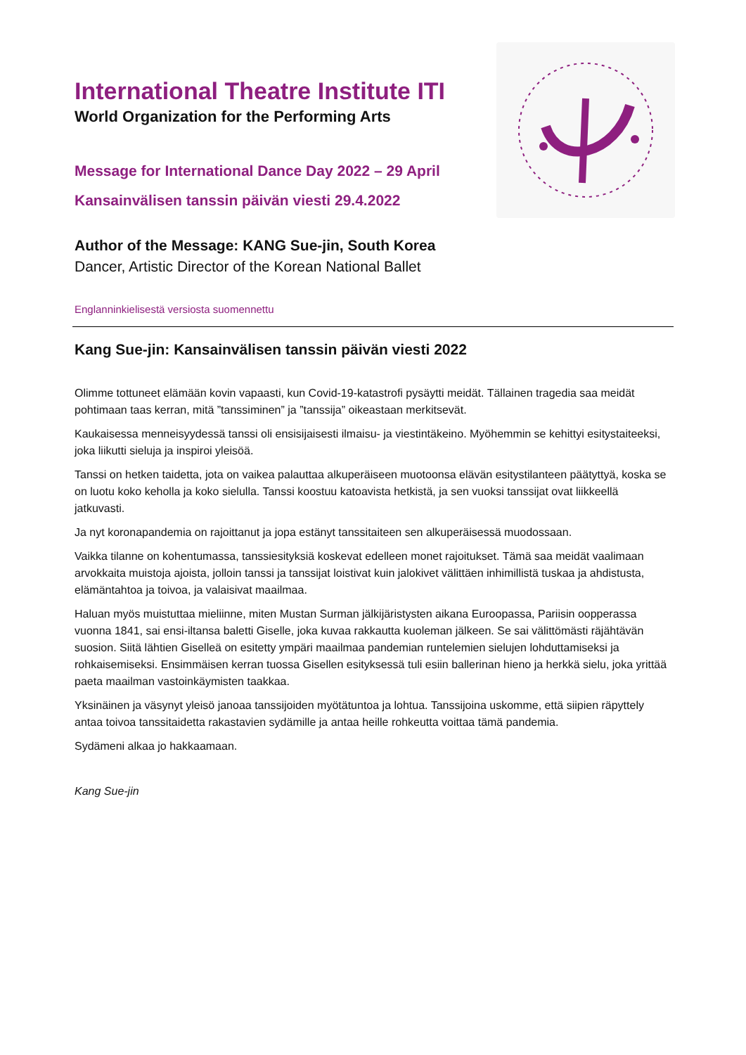International Theatre Institute ITI
World Organization for the Performing Arts
Message for International Dance Day 2022 – 29 April
Kansainvälisen tanssin päivän viesti 29.4.2022
Author of the Message: KANG Sue-jin, South Korea
Dancer, Artistic Director of the Korean National Ballet
Englanninkielisestä versiosta suomennettu
Kang Sue-jin: Kansainvälisen tanssin päivän viesti 2022
Olimme tottuneet elämään kovin vapaasti, kun Covid-19-katastrofi pysäytti meidät. Tällainen tragedia saa meidät pohtimaan taas kerran, mitä ”tanssiminen” ja ”tanssija” oikeastaan merkitsevät.
Kaukaisessa menneisyydessä tanssi oli ensisijaisesti ilmaisu- ja viestintäkeino. Myöhemmin se kehittyi esitystaiteeksi, joka liikutti sieluja ja inspiroi yleisöä.
Tanssi on hetken taidetta, jota on vaikea palauttaa alkuperäiseen muotoonsa elävän esitystilanteen päätyttyä, koska se on luotu koko keholla ja koko sielulla. Tanssi koostuu katoavista hetkistä, ja sen vuoksi tanssijat ovat liikkeellä jatkuvasti.
Ja nyt koronapandemia on rajoittanut ja jopa estänyt tanssitaiteen sen alkuperäisessä muodossaan.
Vaikka tilanne on kohentumassa, tanssiesityksiä koskevat edelleen monet rajoitukset. Tämä saa meidät vaalimaan arvokkaita muistoja ajoista, jolloin tanssi ja tanssijat loistivat kuin jalokivet välittäen inhimillistä tuskaa ja ahdistusta, elämäntahtoa ja toivoa, ja valaisivat maailmaa.
Haluan myös muistuttaa mieliinne, miten Mustan Surman jälkijäristysten aikana Euroopassa, Pariisin oopperassa vuonna 1841, sai ensi-iltansa baletti Giselle, joka kuvaa rakkautta kuoleman jälkeen. Se sai välittömästi räjähtävän suosion. Siitä lähtien Giselleä on esitetty ympäri maailmaa pandemian runtelemien sielujen lohduttamiseksi ja rohkaisemiseksi. Ensimmäisen kerran tuossa Gisellen esityksessä tuli esiin ballerinan hieno ja herkkä sielu, joka yrittää paeta maailman vastoinkäymisten taakkaa.
Yksinäinen ja väsynyt yleisö janoaa tanssijoiden myötätuntoa ja lohtua. Tanssijoina uskomme, että siipien räpyttely antaa toivoa tanssitaidetta rakastavien sydämille ja antaa heille rohkeutta voittaa tämä pandemia.
Sydämeni alkaa jo hakkaamaan.
Kang Sue-jin